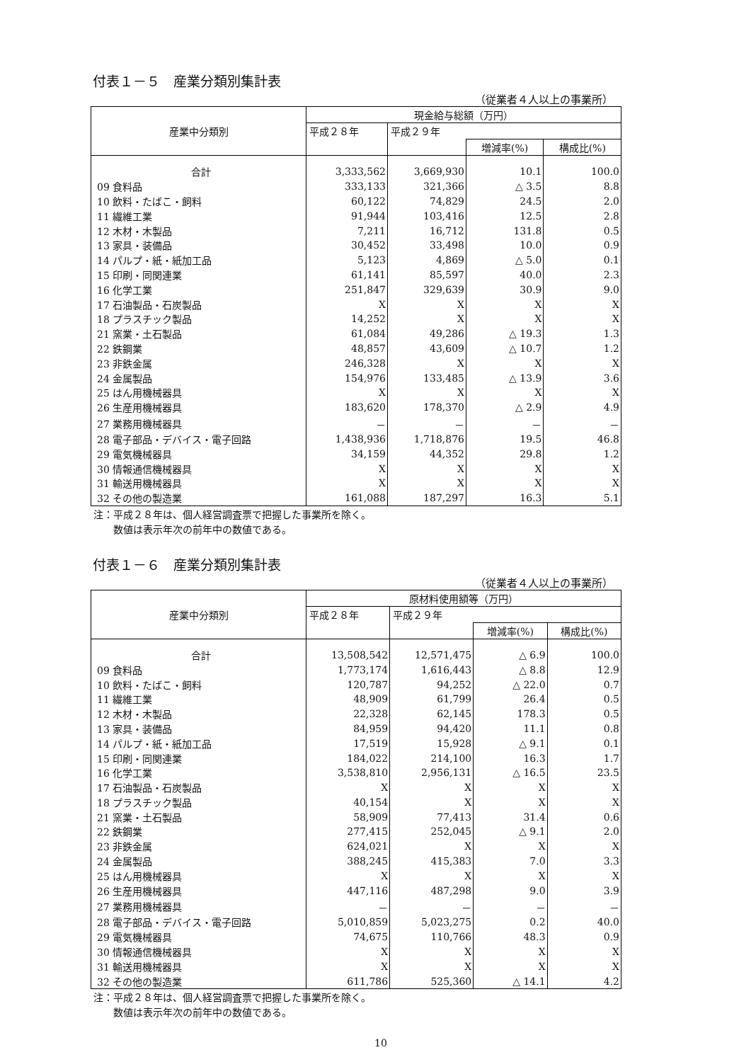付表１－５　産業分類別集計表
（従業者４人以上の事業所）
| 産業中分類別 | 現金給与総額（万円） | | | |
| --- | --- | --- | --- | --- |
| | 平成２８年 | 平成２９年 | | |
| | | | 増減率(%) | 構成比(%) |
| 合計 | 3,333,562 | 3,669,930 | 10.1 | 100.0 |
| 09 食料品 | 333,133 | 321,366 | △ 3.5 | 8.8 |
| 10 飲料・たばこ・飼料 | 60,122 | 74,829 | 24.5 | 2.0 |
| 11 繊維工業 | 91,944 | 103,416 | 12.5 | 2.8 |
| 12 木材・木製品 | 7,211 | 16,712 | 131.8 | 0.5 |
| 13 家具・装備品 | 30,452 | 33,498 | 10.0 | 0.9 |
| 14 パルプ・紙・紙加工品 | 5,123 | 4,869 | △ 5.0 | 0.1 |
| 15 印刷・同関連業 | 61,141 | 85,597 | 40.0 | 2.3 |
| 16 化学工業 | 251,847 | 329,639 | 30.9 | 9.0 |
| 17 石油製品・石炭製品 | X | X | X | X |
| 18 プラスチック製品 | 14,252 | X | X | X |
| 21 窯業・土石製品 | 61,084 | 49,286 | △ 19.3 | 1.3 |
| 22 鉄鋼業 | 48,857 | 43,609 | △ 10.7 | 1.2 |
| 23 非鉄金属 | 246,328 | X | X | X |
| 24 金属製品 | 154,976 | 133,485 | △ 13.9 | 3.6 |
| 25 はん用機械器具 | X | X | X | X |
| 26 生産用機械器具 | 183,620 | 178,370 | △ 2.9 | 4.9 |
| 27 業務用機械器具 | － | － | － | － |
| 28 電子部品・デバイス・電子回路 | 1,438,936 | 1,718,876 | 19.5 | 46.8 |
| 29 電気機械器具 | 34,159 | 44,352 | 29.8 | 1.2 |
| 30 情報通信機械器具 | X | X | X | X |
| 31 輸送用機械器具 | X | X | X | X |
| 32 その他の製造業 | 161,088 | 187,297 | 16.3 | 5.1 |
注：平成２８年は、個人経営調査票で把握した事業所を除く。
　　数値は表示年次の前年中の数値である。
付表１－６　産業分類別集計表
（従業者４人以上の事業所）
| 産業中分類別 | 原材料使用額等（万円） | | | |
| --- | --- | --- | --- | --- |
| | 平成２８年 | 平成２９年 | | |
| | | | 増減率(%) | 構成比(%) |
| 合計 | 13,508,542 | 12,571,475 | △ 6.9 | 100.0 |
| 09 食料品 | 1,773,174 | 1,616,443 | △ 8.8 | 12.9 |
| 10 飲料・たばこ・飼料 | 120,787 | 94,252 | △ 22.0 | 0.7 |
| 11 繊維工業 | 48,909 | 61,799 | 26.4 | 0.5 |
| 12 木材・木製品 | 22,328 | 62,145 | 178.3 | 0.5 |
| 13 家具・装備品 | 84,959 | 94,420 | 11.1 | 0.8 |
| 14 パルプ・紙・紙加工品 | 17,519 | 15,928 | △ 9.1 | 0.1 |
| 15 印刷・同関連業 | 184,022 | 214,100 | 16.3 | 1.7 |
| 16 化学工業 | 3,538,810 | 2,956,131 | △ 16.5 | 23.5 |
| 17 石油製品・石炭製品 | X | X | X | X |
| 18 プラスチック製品 | 40,154 | X | X | X |
| 21 窯業・土石製品 | 58,909 | 77,413 | 31.4 | 0.6 |
| 22 鉄鋼業 | 277,415 | 252,045 | △ 9.1 | 2.0 |
| 23 非鉄金属 | 624,021 | X | X | X |
| 24 金属製品 | 388,245 | 415,383 | 7.0 | 3.3 |
| 25 はん用機械器具 | X | X | X | X |
| 26 生産用機械器具 | 447,116 | 487,298 | 9.0 | 3.9 |
| 27 業務用機械器具 | － | － | － | － |
| 28 電子部品・デバイス・電子回路 | 5,010,859 | 5,023,275 | 0.2 | 40.0 |
| 29 電気機械器具 | 74,675 | 110,766 | 48.3 | 0.9 |
| 30 情報通信機械器具 | X | X | X | X |
| 31 輸送用機械器具 | X | X | X | X |
| 32 その他の製造業 | 611,786 | 525,360 | △ 14.1 | 4.2 |
注：平成２８年は、個人経営調査票で把握した事業所を除く。
　　数値は表示年次の前年中の数値である。
10